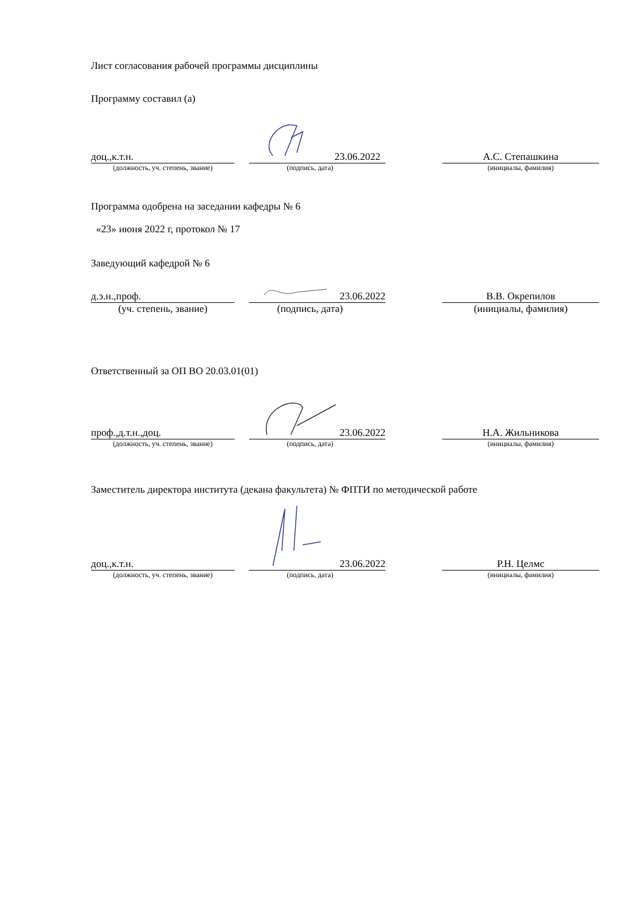Лист согласования рабочей программы дисциплины
Программу составил (а)
доц.,к.т.н.
23.06.2022
А.С. Степашкина
(должность, уч. степень, звание) (подпись, дата) (инициалы, фамилия)
Программа одобрена на заседании кафедры № 6
«23» июня 2022 г, протокол № 17
Заведующий кафедрой № 6
д.э.н.,проф.
23.06.2022
В.В. Окрепилов
(уч. степень, звание) (подпись, дата) (инициалы, фамилия)
Ответственный за ОП ВО 20.03.01(01)
проф.,д.т.н.,доц.
23.06.2022
Н.А. Жильникова
(должность, уч. степень, звание) (подпись, дата) (инициалы, фамилия)
Заместитель директора института (декана факультета) № ФПТИ по методической работе
доц.,к.т.н.
23.06.2022
Р.Н. Целмс
(должность, уч. степень, звание) (подпись, дата) (инициалы, фамилия)